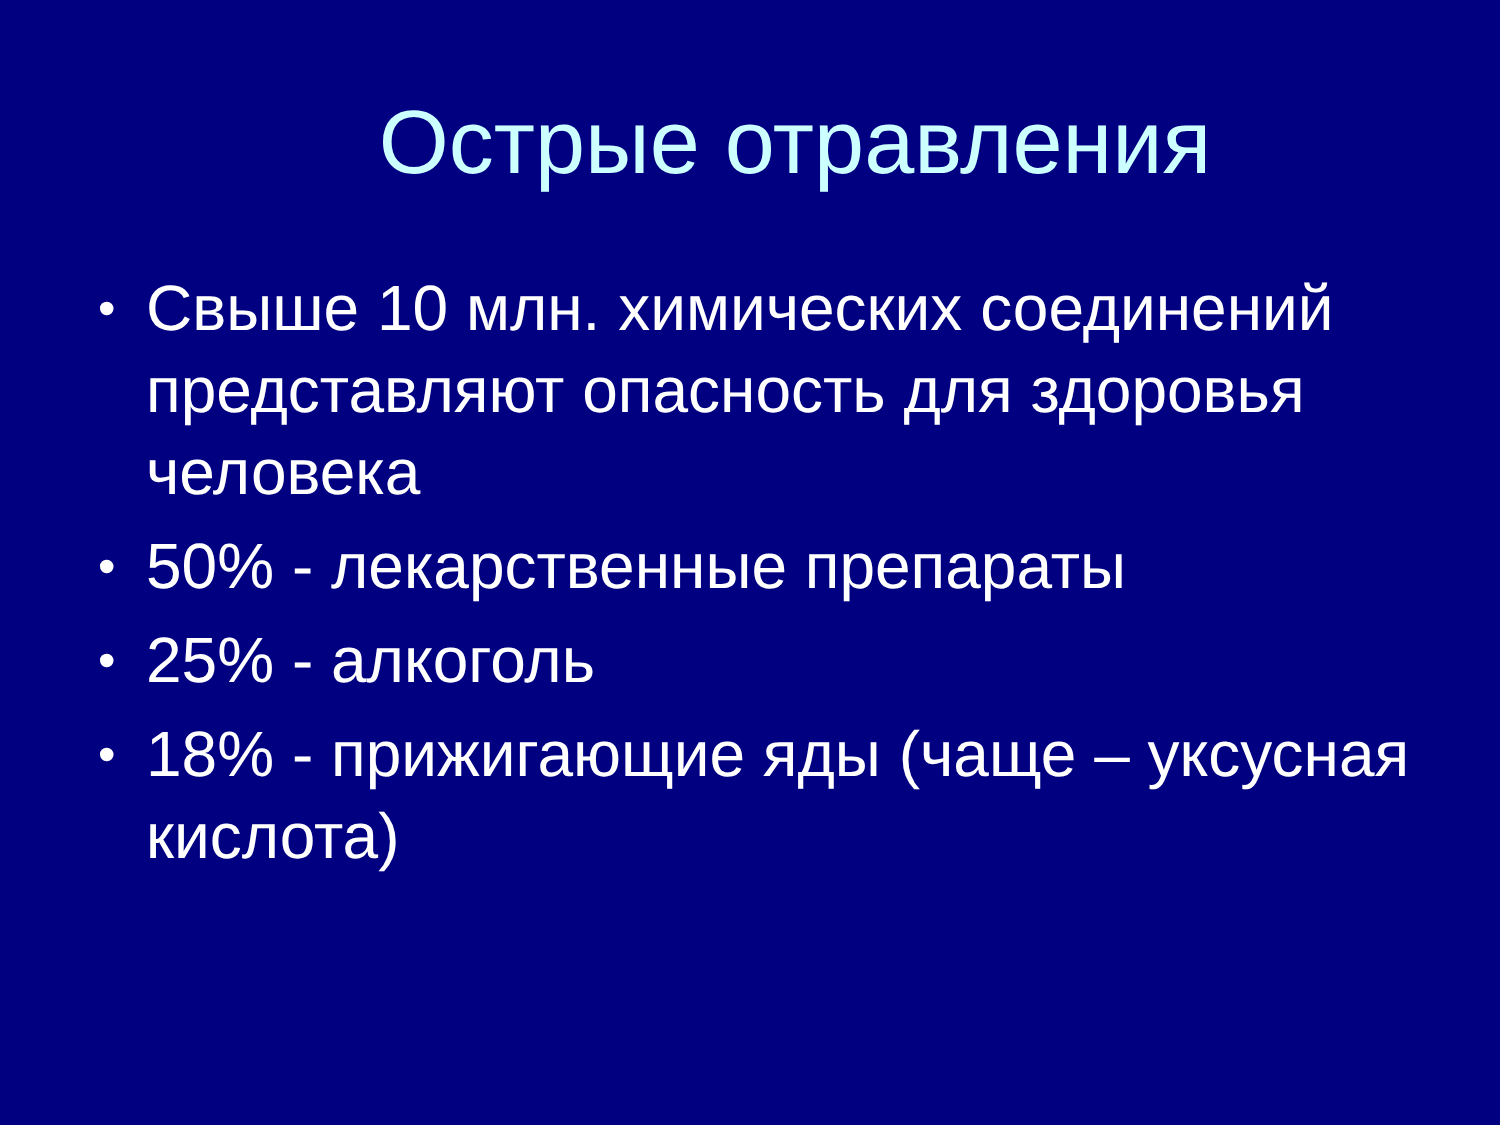Острые отравления
• Свыше 10 млн. химических соединений представляют опасность для здоровья человека
• 50% - лекарственные препараты
• 25% - алкоголь
• 18% - прижигающие яды (чаще – уксусная кислота)